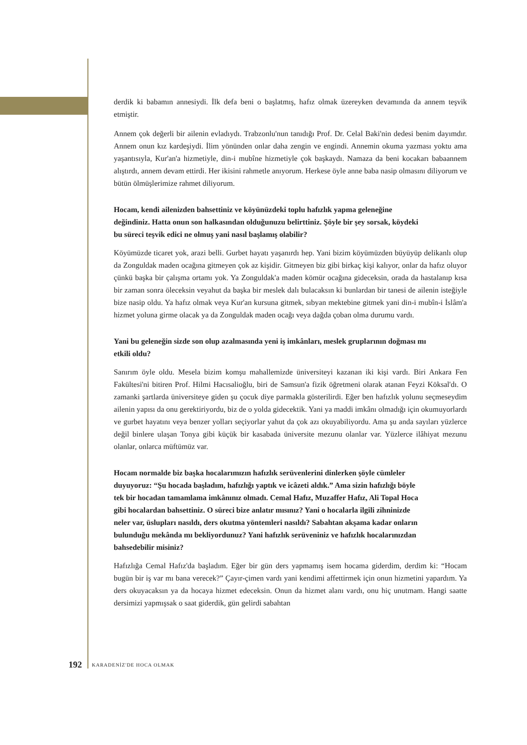derdik ki babamın annesiydi. İlk defa beni o başlatmış, hafız olmak üzereyken devamında da annem teşvik etmiştir.
Annem çok değerli bir ailenin evladıydı. Trabzonlu'nun tanıdığı Prof. Dr. Celal Baki'nin dedesi benim dayımdır. Annem onun kız kardeşiydi. İlim yönünden onlar daha zengin ve engindi. Annemin okuma yazması yoktu ama yaşantısıyla, Kur'an'a hizmetiyle, din-i mubîne hizmetiyle çok başkaydı. Namaza da beni kocakarı babaannem alıştırdı, annem devam ettirdi. Her ikisini rahmetle anıyorum. Herkese öyle anne baba nasip olmasını diliyorum ve bütün ölmüşlerimize rahmet diliyorum.
Hocam, kendi ailenizden bahsettiniz ve köyünüzdeki toplu hafızlık yapma geleneğine değindiniz. Hatta onun son halkasından olduğunuzu belirttiniz. Şöyle bir şey sorsak, köydeki bu süreci teşvik edici ne olmuş yani nasıl başlamış olabilir?
Köyümüzde ticaret yok, arazi belli. Gurbet hayatı yaşanırdı hep. Yani bizim köyümüzden büyüyüp delikanlı olup da Zonguldak maden ocağına gitmeyen çok az kişidir. Gitmeyen biz gibi birkaç kişi kalıyor, onlar da hafız oluyor çünkü başka bir çalışma ortamı yok. Ya Zonguldak'a maden kömür ocağına gideceksin, orada da hastalanıp kısa bir zaman sonra öleceksin veyahut da başka bir meslek dalı bulacaksın ki bunlardan bir tanesi de ailenin isteğiyle bize nasip oldu. Ya hafız olmak veya Kur'an kursuna gitmek, sıbyan mektebine gitmek yani din-i mubîn-i İslâm'a hizmet yoluna girme olacak ya da Zonguldak maden ocağı veya dağda çoban olma durumu vardı.
Yani bu geleneğin sizde son olup azalmasında yeni iş imkânları, meslek gruplarının doğması mı etkili oldu?
Sanırım öyle oldu. Mesela bizim komşu mahallemizde üniversiteyi kazanan iki kişi vardı. Biri Ankara Fen Fakültesi'ni bitiren Prof. Hilmi Hacısalioğlu, biri de Samsun'a fizik öğretmeni olarak atanan Feyzi Köksal'dı. O zamanki şartlarda üniversiteye giden şu çocuk diye parmakla gösterilirdi. Eğer ben hafızlık yolunu seçmeseydim ailenin yapısı da onu gerektiriyordu, biz de o yolda gidecektik. Yani ya maddi imkânı olmadığı için okumuyorlardı ve gurbet hayatını veya benzer yolları seçiyorlar yahut da çok azı okuyabiliyordu. Ama şu anda sayıları yüzlerce değil binlere ulaşan Tonya gibi küçük bir kasabada üniversite mezunu olanlar var. Yüzlerce ilâhiyat mezunu olanlar, onlarca müftümüz var.
Hocam normalde biz başka hocalarımızın hafızlık serüvenlerini dinlerken şöyle cümleler duyuyoruz: “Şu hocada başladım, hafızlığı yaptık ve icâzeti aldık.” Ama sizin hafızlığı böyle tek bir hocadan tamamlama imkânınız olmadı. Cemal Hafız, Muzaffer Hafız, Ali Topal Hoca gibi hocalardan bahsettiniz. O süreci bize anlatır mısınız? Yani o hocalarla ilgili zihninizde neler var, üslupları nasıldı, ders okutma yöntemleri nasıldı? Sabahtan akşama kadar onların bulunduğu mekânda mı bekliyordunuz? Yani hafızlık serüveniniz ve hafızlık hocalarınızdan bahsedebilir misiniz?
Hafızlığa Cemal Hafız'da başladım. Eğer bir gün ders yapmamış isem hocama giderdim, derdim ki: “Hocam bugün bir iş var mı bana verecek?” Çayır-çimen vardı yani kendimi affettirmek için onun hizmetini yapardım. Ya ders okuyacaksın ya da hocaya hizmet edeceksin. Onun da hizmet alanı vardı, onu hiç unutmam. Hangi saatte dersimizi yapmışsak o saat giderdik, gün gelirdi sabahtan
192 KARADENİZ'DE HOCA OLMAK